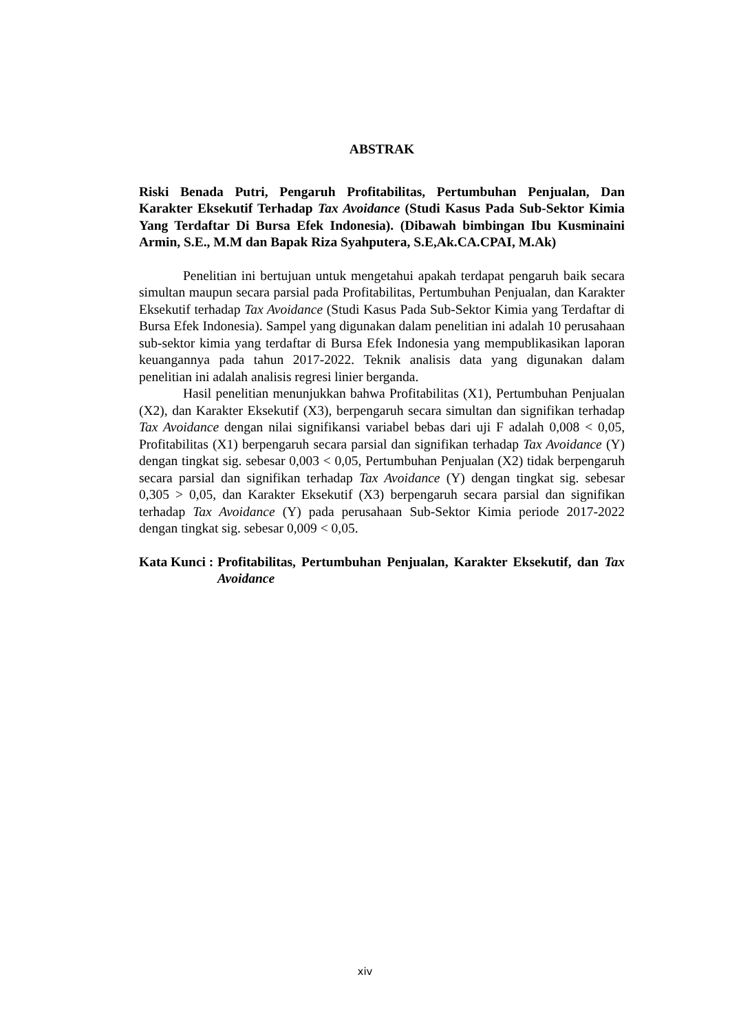ABSTRAK
Riski Benada Putri, Pengaruh Profitabilitas, Pertumbuhan Penjualan, Dan Karakter Eksekutif Terhadap Tax Avoidance (Studi Kasus Pada Sub-Sektor Kimia Yang Terdaftar Di Bursa Efek Indonesia). (Dibawah bimbingan Ibu Kusminaini Armin, S.E., M.M dan Bapak Riza Syahputera, S.E,Ak.CA.CPAI, M.Ak)
Penelitian ini bertujuan untuk mengetahui apakah terdapat pengaruh baik secara simultan maupun secara parsial pada Profitabilitas, Pertumbuhan Penjualan, dan Karakter Eksekutif terhadap Tax Avoidance (Studi Kasus Pada Sub-Sektor Kimia yang Terdaftar di Bursa Efek Indonesia). Sampel yang digunakan dalam penelitian ini adalah 10 perusahaan sub-sektor kimia yang terdaftar di Bursa Efek Indonesia yang mempublikasikan laporan keuangannya pada tahun 2017-2022. Teknik analisis data yang digunakan dalam penelitian ini adalah analisis regresi linier berganda.
Hasil penelitian menunjukkan bahwa Profitabilitas (X1), Pertumbuhan Penjualan (X2), dan Karakter Eksekutif (X3), berpengaruh secara simultan dan signifikan terhadap Tax Avoidance dengan nilai signifikansi variabel bebas dari uji F adalah 0,008 < 0,05, Profitabilitas (X1) berpengaruh secara parsial dan signifikan terhadap Tax Avoidance (Y) dengan tingkat sig. sebesar 0,003 < 0,05, Pertumbuhan Penjualan (X2) tidak berpengaruh secara parsial dan signifikan terhadap Tax Avoidance (Y) dengan tingkat sig. sebesar 0,305 > 0,05, dan Karakter Eksekutif (X3) berpengaruh secara parsial dan signifikan terhadap Tax Avoidance (Y) pada perusahaan Sub-Sektor Kimia periode 2017-2022 dengan tingkat sig. sebesar 0,009 < 0,05.
Kata Kunci : Profitabilitas, Pertumbuhan Penjualan, Karakter Eksekutif, dan Tax Avoidance
xiv